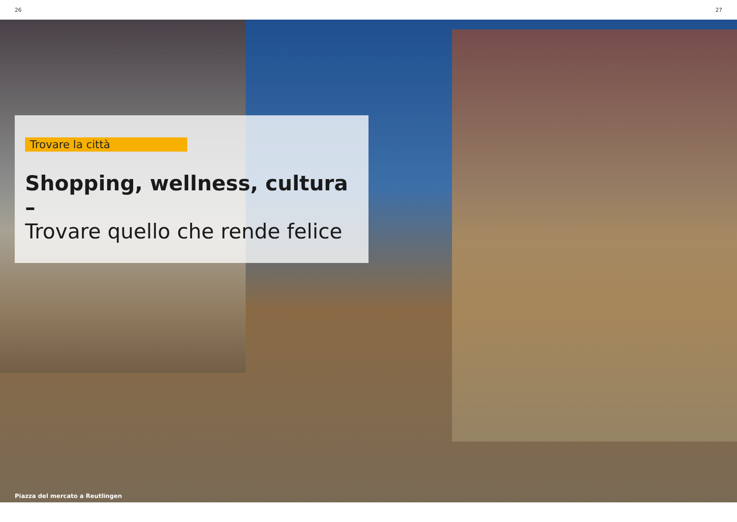26 27
Trovare la città
Shopping, wellness, cultura –
Trovare quello che rende felice
Piazza del mercato a Reutlingen